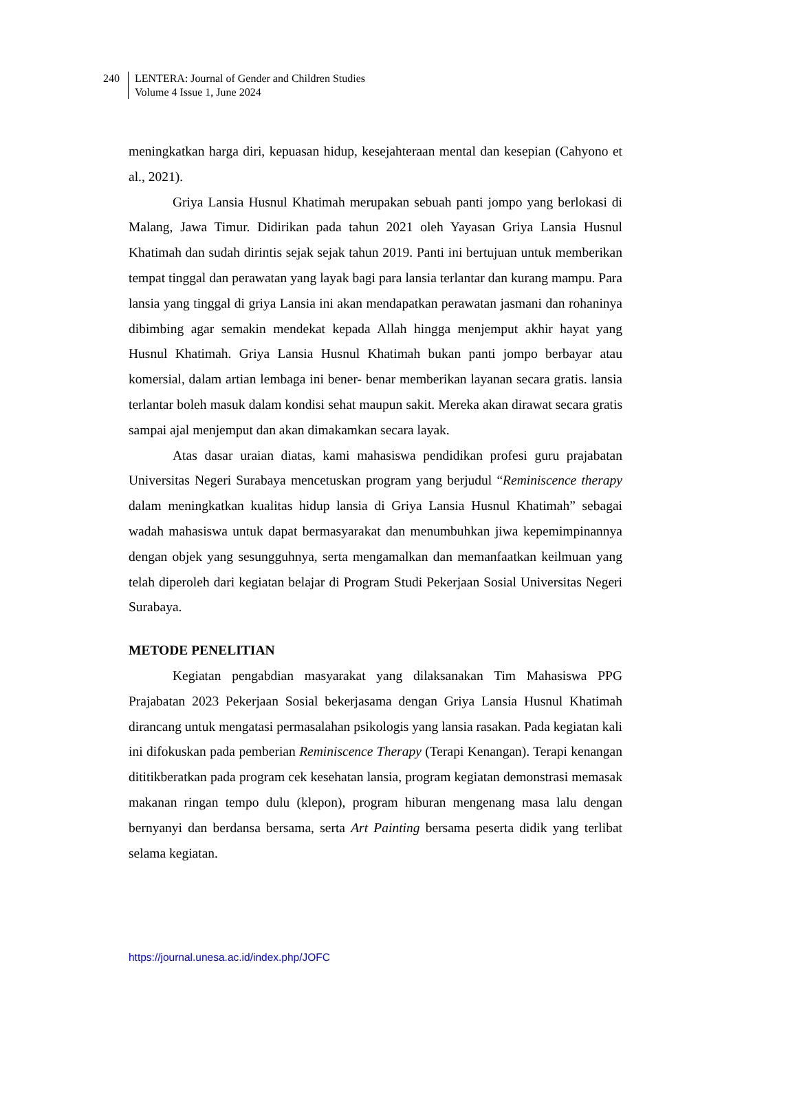240 LENTERA: Journal of Gender and Children Studies
Volume 4 Issue 1, June 2024
meningkatkan harga diri, kepuasan hidup, kesejahteraan mental dan kesepian (Cahyono et al., 2021).
Griya Lansia Husnul Khatimah merupakan sebuah panti jompo yang berlokasi di Malang, Jawa Timur. Didirikan pada tahun 2021 oleh Yayasan Griya Lansia Husnul Khatimah dan sudah dirintis sejak sejak tahun 2019. Panti ini bertujuan untuk memberikan tempat tinggal dan perawatan yang layak bagi para lansia terlantar dan kurang mampu. Para lansia yang tinggal di griya Lansia ini akan mendapatkan perawatan jasmani dan rohaninya dibimbing agar semakin mendekat kepada Allah hingga menjemput akhir hayat yang Husnul Khatimah. Griya Lansia Husnul Khatimah bukan panti jompo berbayar atau komersial, dalam artian lembaga ini bener- benar memberikan layanan secara gratis. lansia terlantar boleh masuk dalam kondisi sehat maupun sakit. Mereka akan dirawat secara gratis sampai ajal menjemput dan akan dimakamkan secara layak.
Atas dasar uraian diatas, kami mahasiswa pendidikan profesi guru prajabatan Universitas Negeri Surabaya mencetuskan program yang berjudul “Reminiscence therapy dalam meningkatkan kualitas hidup lansia di Griya Lansia Husnul Khatimah” sebagai wadah mahasiswa untuk dapat bermasyarakat dan menumbuhkan jiwa kepemimpinannya dengan objek yang sesungguhnya, serta mengamalkan dan memanfaatkan keilmuan yang telah diperoleh dari kegiatan belajar di Program Studi Pekerjaan Sosial Universitas Negeri Surabaya.
METODE PENELITIAN
Kegiatan pengabdian masyarakat yang dilaksanakan Tim Mahasiswa PPG Prajabatan 2023 Pekerjaan Sosial bekerjasama dengan Griya Lansia Husnul Khatimah dirancang untuk mengatasi permasalahan psikologis yang lansia rasakan. Pada kegiatan kali ini difokuskan pada pemberian Reminiscence Therapy (Terapi Kenangan). Terapi kenangan dititikberatkan pada program cek kesehatan lansia, program kegiatan demonstrasi memasak makanan ringan tempo dulu (klepon), program hiburan mengenang masa lalu dengan bernyanyi dan berdansa bersama, serta Art Painting bersama peserta didik yang terlibat selama kegiatan.
https://journal.unesa.ac.id/index.php/JOFC